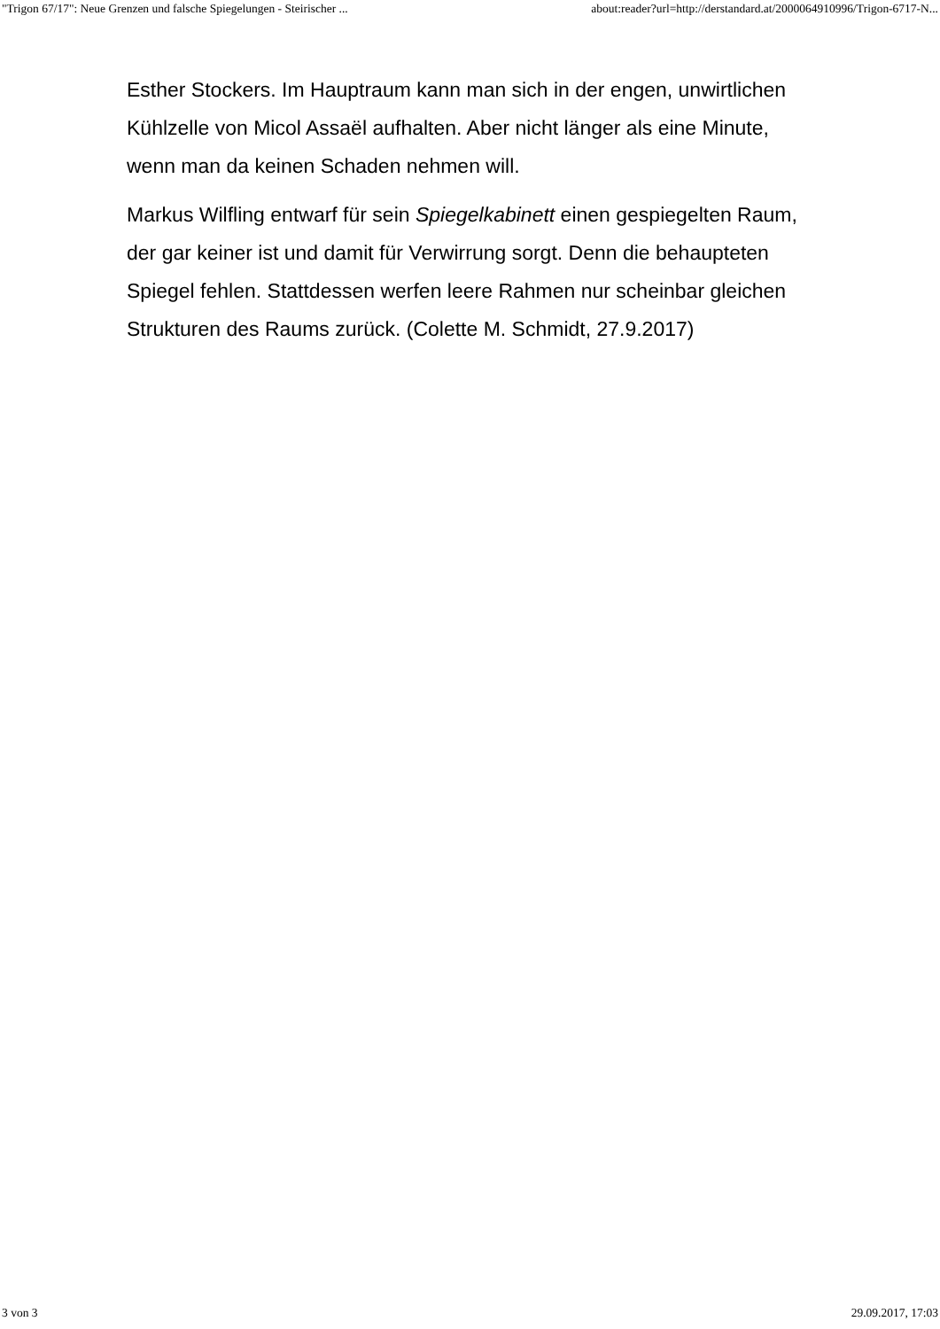"Trigon 67/17": Neue Grenzen und falsche Spiegelungen - Steirischer ... about:reader?url=http://derstandard.at/2000064910996/Trigon-6717-N...
Esther Stockers. Im Hauptraum kann man sich in der engen, unwirtlichen Kühlzelle von Micol Assaël aufhalten. Aber nicht länger als eine Minute, wenn man da keinen Schaden nehmen will.
Markus Wilfling entwarf für sein Spiegelkabinett einen gespiegelten Raum, der gar keiner ist und damit für Verwirrung sorgt. Denn die behaupteten Spiegel fehlen. Stattdessen werfen leere Rahmen nur scheinbar gleichen Strukturen des Raums zurück. (Colette M. Schmidt, 27.9.2017)
3 von 3 29.09.2017, 17:03